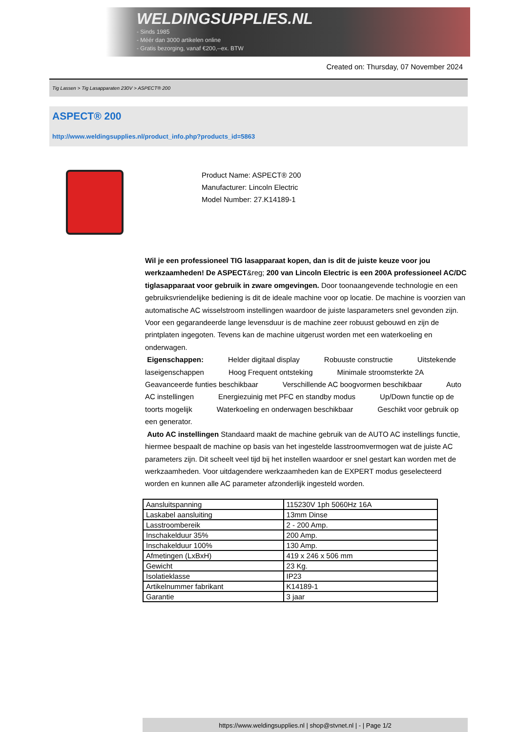WELDINGSUPPLIES.NL
- Sinds 1985
- Méér dan 3000 artikelen online
- Gratis bezorging, vanaf €200,--ex. BTW
Created on: Thursday, 07 November 2024
Tig Lassen > Tig Lasapparaten 230V > ASPECT® 200
ASPECT® 200
http://www.weldingsupplies.nl/product_info.php?products_id=5863
Product Name: ASPECT® 200
Manufacturer: Lincoln Electric
Model Number: 27.K14189-1
Wil je een professioneel TIG lasapparaat kopen, dan is dit de juiste keuze voor jou werkzaamheden! De ASPECT&reg; 200 van Lincoln Electric is een 200A professioneel AC/DC tiglasapparaat voor gebruik in zware omgevingen. Door toonaangevende technologie en een gebruiksvriendelijke bediening is dit de ideale machine voor op locatie. De machine is voorzien van automatische AC wisselstroom instellingen waardoor de juiste lasparameters snel gevonden zijn. Voor een gegarandeerde lange levensduur is de machine zeer robuust gebouwd en zijn de printplaten ingegoten. Tevens kan de machine uitgerust worden met een waterkoeling en onderwagen.
Eigenschappen: Helder digitaal display Robuuste constructie Uitstekende laseigenschappen Hoog Frequent ontsteking Minimale stroomsterkte 2A Geavanceerde funties beschikbaar Verschillende AC boogvormen beschikbaar Auto AC instellingen Energiezuinig met PFC en standby modus Up/Down functie op de toorts mogelijk Waterkoeling en onderwagen beschikbaar Geschikt voor gebruik op een generator.
Auto AC instellingen Standaard maakt de machine gebruik van de AUTO AC instellings functie, hiermee bespaalt de machine op basis van het ingestelde lasstroomvermogen wat de juiste AC parameters zijn. Dit scheelt veel tijd bij het instellen waardoor er snel gestart kan worden met de werkzaamheden. Voor uitdagendere werkzaamheden kan de EXPERT modus geselecteerd worden en kunnen alle AC parameter afzonderlijk ingesteld worden.
| Aansluitspanning | 115230V 1ph 5060Hz 16A |
| Laskabel aansluiting | 13mm Dinse |
| Lasstroombereik | 2 - 200 Amp. |
| Inschakelduur 35% | 200 Amp. |
| Inschakelduur 100% | 130 Amp. |
| Afmetingen (LxBxH) | 419 x 246 x 506 mm |
| Gewicht | 23 Kg. |
| Isolatieklasse | IP23 |
| Artikelnummer fabrikant | K14189-1 |
| Garantie | 3 jaar |
https://www.weldingsupplies.nl | shop@stvnet.nl | - | Page 1/2